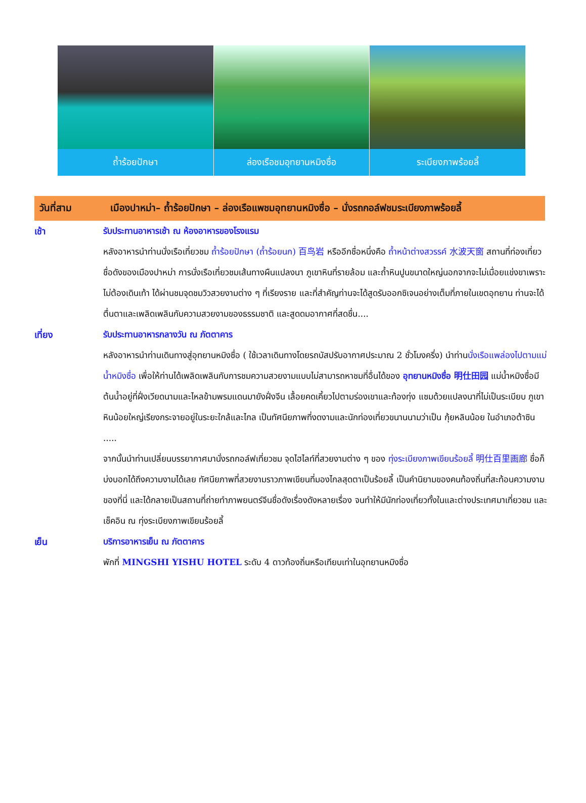ถ้ำร้อยปักษา ล่องเรือชมอุทยานหมิงซื่อ ระเบียงภาพร้อยลี้
วันที่สาม เมืองปาหม่า– ถ้ำร้อยปักษา – ล่องเรือแพชมอุทยานหมิงซื่อ – นั่งรถกอล์ฟชมระเบียงภาพร้อยลี้
เช้า รับประทานอาหารเช้า ณ ห้องอาหารของโรงแรม
หลังอาหารนำท่านนั่งเรือเที่ยวชม ถ้ำร้อยปักษา (ถ้ำร้อยนก) 百鸟岩 หรืออีกชื่อหนึ่งคือ ถ้ำหน้าต่างสวรรค์ 水波天窗 สถานที่ท่องเที่ยวชื่อดังของเมืองปาหม่า การนั่งเรือเที่ยวชมเส้นทางผืนแปลงนา ภูเขาหินที่รายล้อม และถ้ำหินปูนขนาดใหญ่นอกจากจะไม่เมื่อยแข่งขาเพราะไม่ต้องเดินเท้า ได้ผ่านชมจุดชมวิวสวยงามต่าง ๆ ที่เรียงราย และที่สำคัญท่านจะได้สูดรับออกซิเจนอย่างเต็มที่ภายในเขตอุทยาน ท่านจะได้ตื่นตาและเพลิดเพลินกับความสวยงามของธรรมชาติ และสูดดมอากาศที่สดชื่น....
เที่ยง รับประทานอาหารกลางวัน ณ ภัตตาคาร
หลังอาหารนำท่านเดินทางสู่อุทยานหมิงซื่อ ( ใช้เวลาเดินทางโดยรถบัสปรับอากาศประมาณ 2 ชั่วโมงครึ่ง) นำท่านนั่งเรือแพล่องไปตามแม่น้ำหมิงซื่อ เพื่อให้ท่านได้เพลิดเพลินกับการชมความสวยงามแบบไม่สามารถหาชมที่อื่นได้ของ อุทยานหมิงซื่อ 明仕田园 แม่น้ำหมิงซื่อมีต้นน้ำอยู่ที่ฝั่งเวียดนามและไหลข้ามพรมแดนมายังฝั่งจีน เลื้อยคดเคี้ยวไปตามร่องเขาและท้องทุ่ง แซมด้วยแปลงนาที่ไม่เป็นระเบียบ ภูเขาหินน้อยใหญ่เรียงกระจายอยู่ในระยะใกล้และไกล เป็นทัศนียภาพที่งดงามและนักท่องเที่ยวขนานนามว่าเป็น กุ้ยหลินน้อย ในอำเภอต้าซิน .....
จากนั้นนำท่านเปลี่ยนบรรยากาศมานั่งรถกอล์ฟเที่ยวชม จุดไฮไลท์ที่สวยงามต่าง ๆ ของ ทุ่งระเบียงภาพเขียนร้อยลี้ 明仕百里画廊 ชื่อก็บ่งบอกได้ถึงความงามได้เลย ทัศนียภาพที่สวยงามราวภาพเขียนที่มองไกลสุดตาเป็นร้อยลี้ เป็นคำนิยามของคนท้องถิ่นที่สะท้อนความงามของที่นี่ และได้กลายเป็นสถานที่ถ่ายทำภาพยนตร์จีนชื่อดังเรื่องดังหลายเรื่อง จนทำให้มีนักท่องเที่ยวทั้งในและต่างประเทศมาเที่ยวชม และเช็คอิน ณ ทุ่งระเบียงภาพเขียนร้อยลี้
เย็น บริการอาหารเย็น ณ ภัตตาคาร
พักที่ MINGSHI YISHU HOTEL ระดับ 4 ดาวท้องถิ่นหรือเทียบเท่าในอุทยานหมิงซื่อ